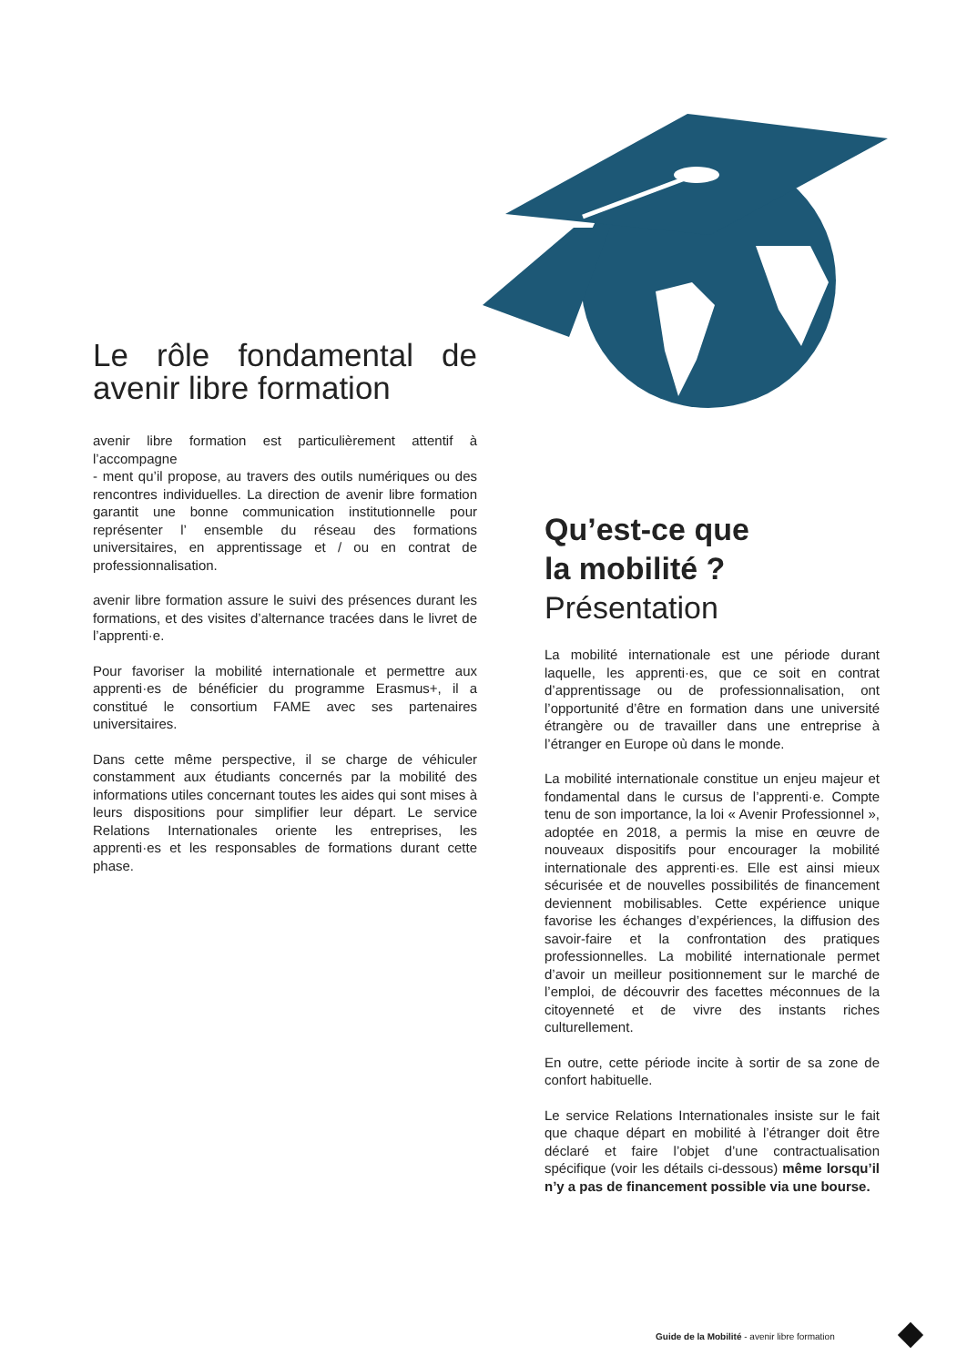Le rôle fondamental de avenir libre formation
avenir libre formation est particulièrement attentif à l’accompagne
- ment qu’il propose, au travers des outils numériques ou des rencontres individuelles. La direction de avenir libre formation garantit une bonne communication institutionnelle pour représenter l’ ensemble du réseau des formations universitaires, en apprentissage et / ou en contrat de professionnalisation.
avenir libre formation assure le suivi des présences durant les formations, et des visites d’alternance tracées dans le livret de l’apprenti·e.
Pour favoriser la mobilité internationale et permettre aux apprenti·es de bénéficier du programme Erasmus+, il a constitué le consortium FAME avec ses partenaires universitaires.
Dans cette même perspective, il se charge de véhiculer constamment aux étudiants concernés par la mobilité des informations utiles concernant toutes les aides qui sont mises à leurs dispositions pour simplifier leur départ. Le service Relations Internationales oriente les entreprises, les apprenti·es et les responsables de formations durant cette phase.
Qu’est-ce que
la mobilité ?
Présentation
La mobilité internationale est une période durant laquelle, les apprenti·es, que ce soit en contrat d’apprentissage ou de professionnalisation, ont l’opportunité d’être en formation dans une université étrangère ou de travailler dans une entreprise à l’étranger en Europe où dans le monde.
La mobilité internationale constitue un enjeu majeur et fondamental dans le cursus de l’apprenti·e. Compte tenu de son importance, la loi « Avenir Professionnel », adoptée en 2018, a permis la mise en œuvre de nouveaux dispositifs pour encourager la mobilité internationale des apprenti·es. Elle est ainsi mieux sécurisée et de nouvelles possibilités de financement deviennent mobilisables. Cette expérience unique favorise les échanges d’expériences, la diffusion des savoir-faire et la confrontation des pratiques professionnelles. La mobilité internationale permet d’avoir un meilleur positionnement sur le marché de l’emploi, de découvrir des facettes méconnues de la citoyenneté et de vivre des instants riches culturellement.
En outre, cette période incite à sortir de sa zone de confort habituelle.
Le service Relations Internationales insiste sur le fait que chaque départ en mobilité à l’étranger doit être déclaré et faire l’objet d’une contractualisation spécifique (voir les détails ci-dessous) même lorsqu’il n’y a pas de financement possible via une bourse.
Guide de la Mobilité - avenir libre formation